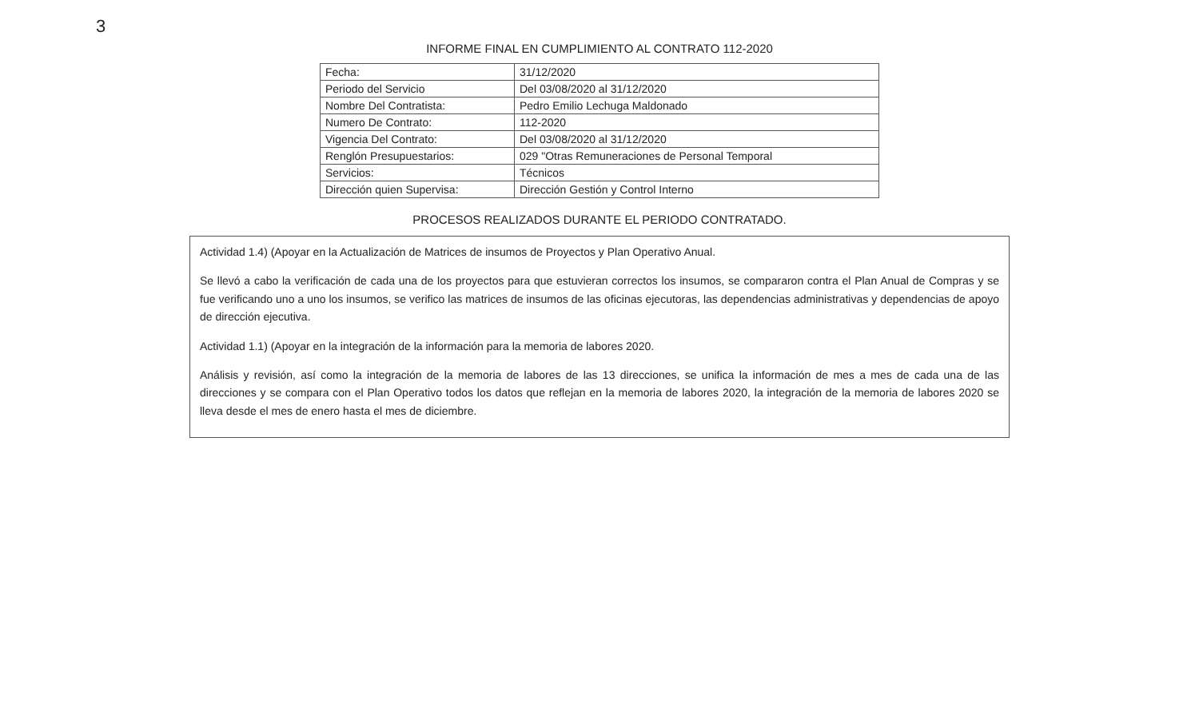3
INFORME FINAL EN CUMPLIMIENTO AL CONTRATO 112-2020
| Fecha: | 31/12/2020 |
| Periodo del Servicio | Del 03/08/2020 al 31/12/2020 |
| Nombre Del Contratista: | Pedro Emilio Lechuga Maldonado |
| Numero De Contrato: | 112-2020 |
| Vigencia Del Contrato: | Del 03/08/2020 al 31/12/2020 |
| Renglón Presupuestarios: | 029 "Otras Remuneraciones de Personal Temporal |
| Servicios: | Técnicos |
| Dirección quien Supervisa: | Dirección Gestión y Control Interno |
PROCESOS REALIZADOS DURANTE EL PERIODO CONTRATADO.
Actividad 1.4) (Apoyar en la Actualización de Matrices de insumos de Proyectos y Plan Operativo Anual.
Se llevó a cabo la verificación de cada una de los proyectos para que estuvieran correctos los insumos, se compararon contra el Plan Anual de Compras y se fue verificando uno a uno los insumos, se verifico las matrices de insumos de las oficinas ejecutoras, las dependencias administrativas y dependencias de apoyo de dirección ejecutiva.
Actividad 1.1) (Apoyar en la integración de la información para la memoria de labores 2020.
Análisis y revisión, así como la integración de la memoria de labores de las 13 direcciones, se unifica la información de mes a mes de cada una de las direcciones y se compara con el Plan Operativo todos los datos que reflejan en la memoria de labores 2020, la integración de la memoria de labores 2020 se lleva desde el mes de enero hasta el mes de diciembre.